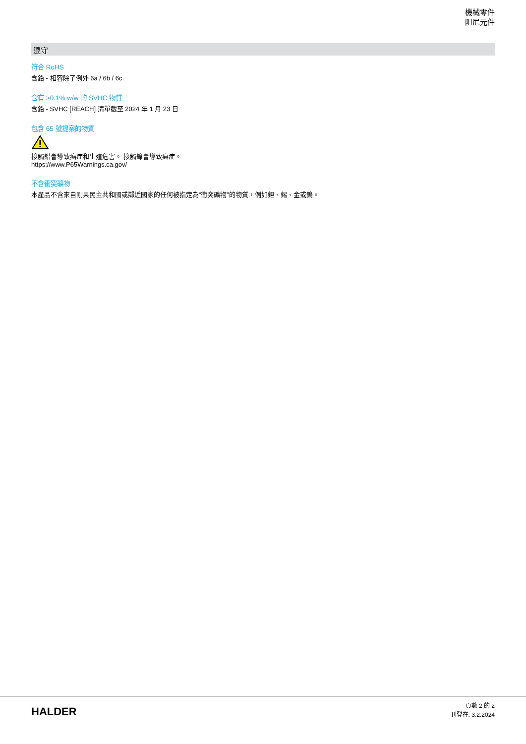機械零件
阻尼元件
遵守
符合 RoHS
含鉛 - 相容除了例外 6a / 6b / 6c.
含有 >0.1% w/w 的 SVHC 物質
含鉛 - SVHC [REACH] 清單截至 2024 年 1 月 23 日
包含 65 號提案的物質
接觸鉛會導致癌症和生殖危害。 接觸鎳會導致癌症。
https://www.P65Warnings.ca.gov/
不含衝突礦物
本產品不含來自剛果民主共和國或鄰近國家的任何被指定為“衝突礦物”的物質，例如鉭、錫、金或鎢。
HALDER
頁數 2 的 2
刊登在: 3.2.2024